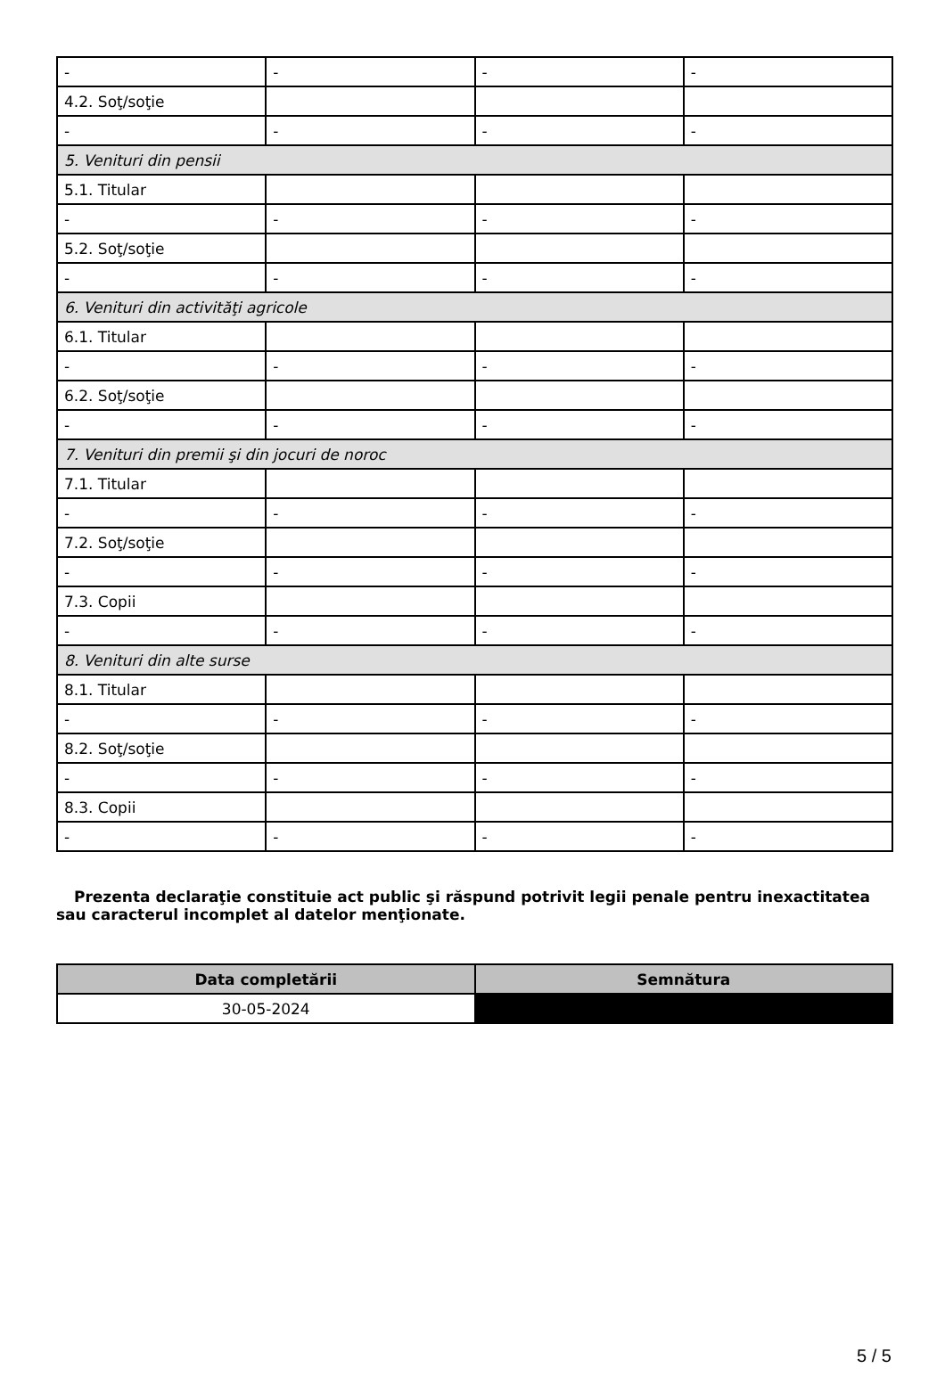| - | - | - | - |
| 4.2. Soţ/soţie | | | |
| - | - | - | - |
| 5. Venituri din pensii | | | |
| 5.1. Titular | | | |
| - | - | - | - |
| 5.2. Soţ/soţie | | | |
| - | - | - | - |
| 6. Venituri din activităţi agricole | | | |
| 6.1. Titular | | | |
| - | - | - | - |
| 6.2. Soţ/soţie | | | |
| - | - | - | - |
| 7. Venituri din premii şi din jocuri de noroc | | | |
| 7.1. Titular | | | |
| - | - | - | - |
| 7.2. Soţ/soţie | | | |
| - | - | - | - |
| 7.3. Copii | | | |
| - | - | - | - |
| 8. Venituri din alte surse | | | |
| 8.1. Titular | | | |
| - | - | - | - |
| 8.2. Soţ/soţie | | | |
| - | - | - | - |
| 8.3. Copii | | | |
| - | - | - | - |
Prezenta declaraţie constituie act public şi răspund potrivit legii penale pentru inexactitatea sau caracterul incomplet al datelor menţionate.
| Data completării | Semnătura |
| --- | --- |
| 30-05-2024 | |
5 / 5